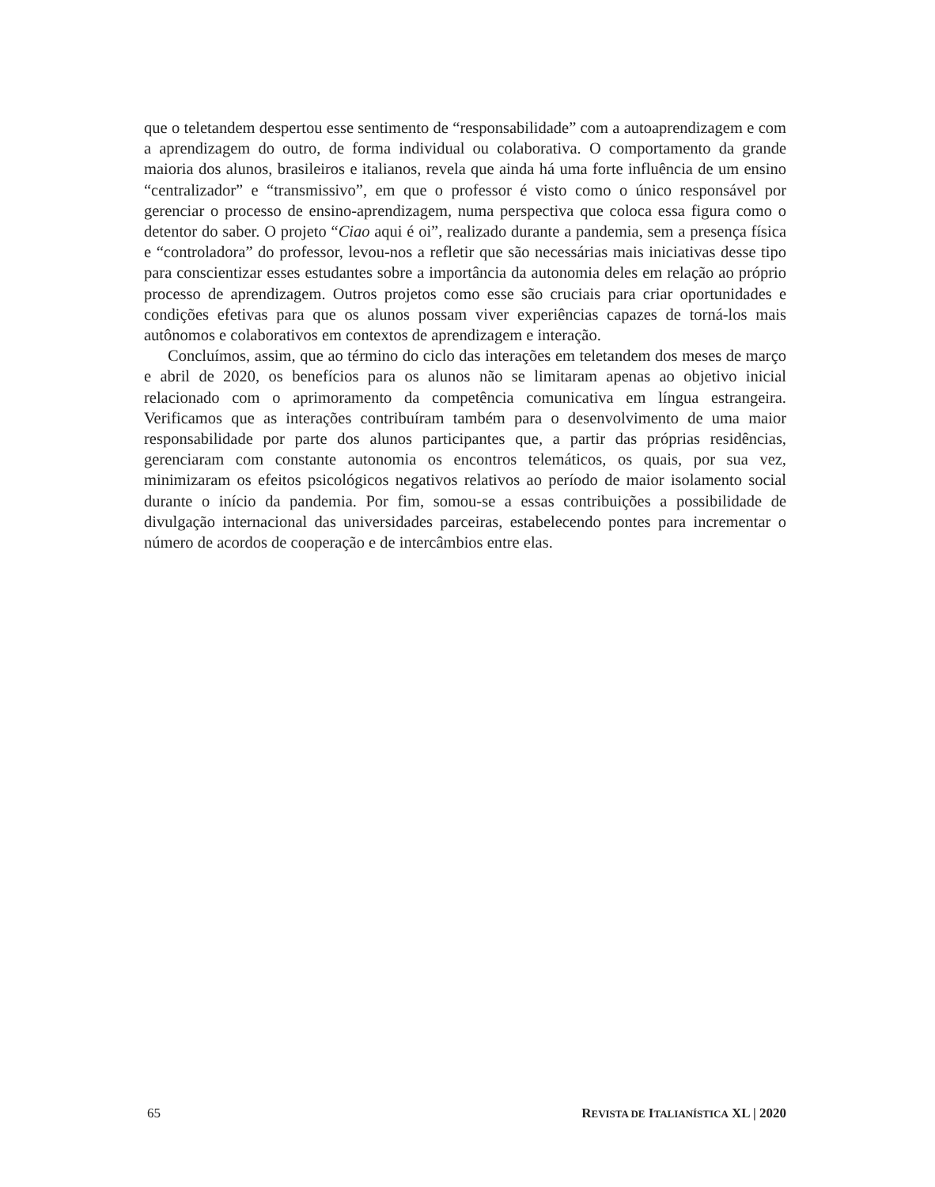que o teletandem despertou esse sentimento de “responsabilidade” com a autoaprendizagem e com a aprendizagem do outro, de forma individual ou colaborativa. O comportamento da grande maioria dos alunos, brasileiros e italianos, revela que ainda há uma forte influência de um ensino “centralizador” e “transmissivo”, em que o professor é visto como o único responsável por gerenciar o processo de ensino-aprendizagem, numa perspectiva que coloca essa figura como o detentor do saber. O projeto “Ciao aqui é oi”, realizado durante a pandemia, sem a presença física e “controladora” do professor, levou-nos a refletir que são necessárias mais iniciativas desse tipo para conscientizar esses estudantes sobre a importância da autonomia deles em relação ao próprio processo de aprendizagem. Outros projetos como esse são cruciais para criar oportunidades e condições efetivas para que os alunos possam viver experiências capazes de torná-los mais autônomos e colaborativos em contextos de aprendizagem e interação.
Concluímos, assim, que ao término do ciclo das interações em teletandem dos meses de março e abril de 2020, os benefícios para os alunos não se limitaram apenas ao objetivo inicial relacionado com o aprimoramento da competência comunicativa em língua estrangeira. Verificamos que as interações contribuíram também para o desenvolvimento de uma maior responsabilidade por parte dos alunos participantes que, a partir das próprias residências, gerenciaram com constante autonomia os encontros telemáticos, os quais, por sua vez, minimizaram os efeitos psicológicos negativos relativos ao período de maior isolamento social durante o início da pandemia. Por fim, somou-se a essas contribuições a possibilidade de divulgação internacional das universidades parceiras, estabelecendo pontes para incrementar o número de acordos de cooperação e de intercâmbios entre elas.
65 REVISTA DE ITALIANÍSTICA XL | 2020